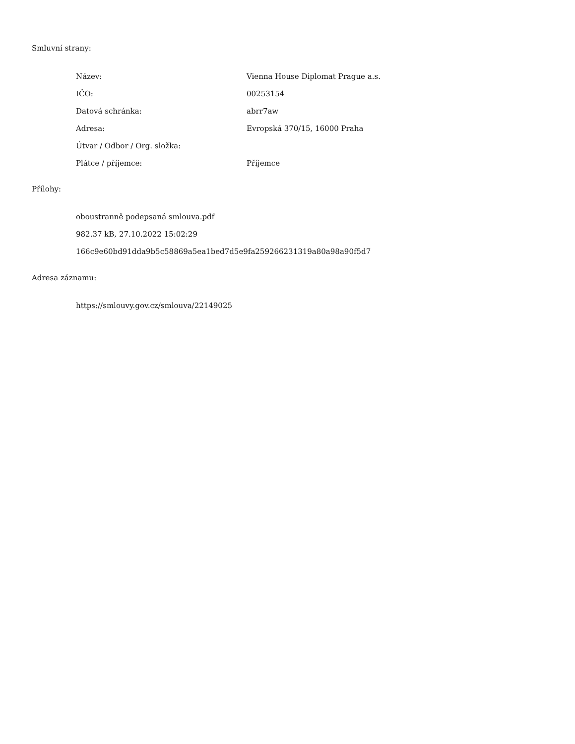Smluvní strany:
| Název: | Vienna House Diplomat Prague a.s. |
| IČO: | 00253154 |
| Datová schránka: | abrr7aw |
| Adresa: | Evropská 370/15, 16000 Praha |
| Útvar / Odbor / Org. složka: | |
| Plátce / příjemce: | Příjemce |
Přílohy:
oboustranně podepsaná smlouva.pdf
982.37 kB, 27.10.2022 15:02:29
166c9e60bd91dda9b5c58869a5ea1bed7d5e9fa259266231319a80a98a90f5d7
Adresa záznamu:
https://smlouvy.gov.cz/smlouva/22149025